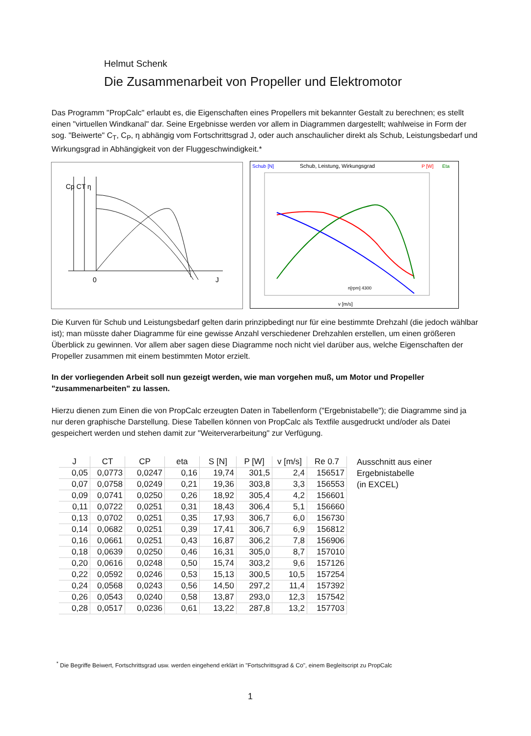Helmut Schenk
Die Zusammenarbeit von Propeller und Elektromotor
Das Programm "PropCalc" erlaubt es, die Eigenschaften eines Propellers mit bekannter Gestalt zu berechnen; es stellt einen "virtuellen Windkanal" dar. Seine Ergebnisse werden vor allem in Diagrammen dargestellt; wahlweise in Form der sog. "Beiwerte" C<sub>T</sub>, C<sub>P</sub>, η abhängig vom Fortschrittsgrad J, oder auch anschaulicher direkt als Schub, Leistungsbedarf und Wirkungsgrad in Abhängigkeit von der Fluggeschwindigkeit.*
Cp CT η
0
J
Schub [N]
Schub, Leistung, Wirkungsgrad
P [W]
Eta
n[rpm] 4300
v [m/s]
Die Kurven für Schub und Leistungsbedarf gelten darin prinzipbedingt nur für eine bestimmte Drehzahl (die jedoch wählbar ist); man müsste daher Diagramme für eine gewisse Anzahl verschiedener Drehzahlen erstellen, um einen größeren Überblick zu gewinnen. Vor allem aber sagen diese Diagramme noch nicht viel darüber aus, welche Eigenschaften der Propeller zusammen mit einem bestimmten Motor erzielt.
In der vorliegenden Arbeit soll nun gezeigt werden, wie man vorgehen muß, um Motor und Propeller "zusammenarbeiten" zu lassen.
Hierzu dienen zum Einen die von PropCalc erzeugten Daten in Tabellenform ("Ergebnistabelle"); die Diagramme sind ja nur deren graphische Darstellung. Diese Tabellen können von PropCalc als Textfile ausgedruckt und/oder als Datei gespeichert werden und stehen damit zur "Weiterverarbeitung" zur Verfügung.
| J | CT | CP | eta | S [N] | P [W] | v [m/s] | Re 0.7 |
| --- | --- | --- | --- | --- | --- | --- | --- |
| 0,05 | 0,0773 | 0,0247 | 0,16 | 19,74 | 301,5 | 2,4 | 156517 |
| 0,07 | 0,0758 | 0,0249 | 0,21 | 19,36 | 303,8 | 3,3 | 156553 |
| 0,09 | 0,0741 | 0,0250 | 0,26 | 18,92 | 305,4 | 4,2 | 156601 |
| 0,11 | 0,0722 | 0,0251 | 0,31 | 18,43 | 306,4 | 5,1 | 156660 |
| 0,13 | 0,0702 | 0,0251 | 0,35 | 17,93 | 306,7 | 6,0 | 156730 |
| 0,14 | 0,0682 | 0,0251 | 0,39 | 17,41 | 306,7 | 6,9 | 156812 |
| 0,16 | 0,0661 | 0,0251 | 0,43 | 16,87 | 306,2 | 7,8 | 156906 |
| 0,18 | 0,0639 | 0,0250 | 0,46 | 16,31 | 305,0 | 8,7 | 157010 |
| 0,20 | 0,0616 | 0,0248 | 0,50 | 15,74 | 303,2 | 9,6 | 157126 |
| 0,22 | 0,0592 | 0,0246 | 0,53 | 15,13 | 300,5 | 10,5 | 157254 |
| 0,24 | 0,0568 | 0,0243 | 0,56 | 14,50 | 297,2 | 11,4 | 157392 |
| 0,26 | 0,0543 | 0,0240 | 0,58 | 13,87 | 293,0 | 12,3 | 157542 |
| 0,28 | 0,0517 | 0,0236 | 0,61 | 13,22 | 287,8 | 13,2 | 157703 |
Ausschnitt aus einer
Ergebnistabelle
(in EXCEL)
<sup>*</sup> Die Begriffe Beiwert, Fortschrittsgrad usw. werden eingehend erklärt in "Fortschrittsgrad & Co", einem Begleitscript zu PropCalc
1